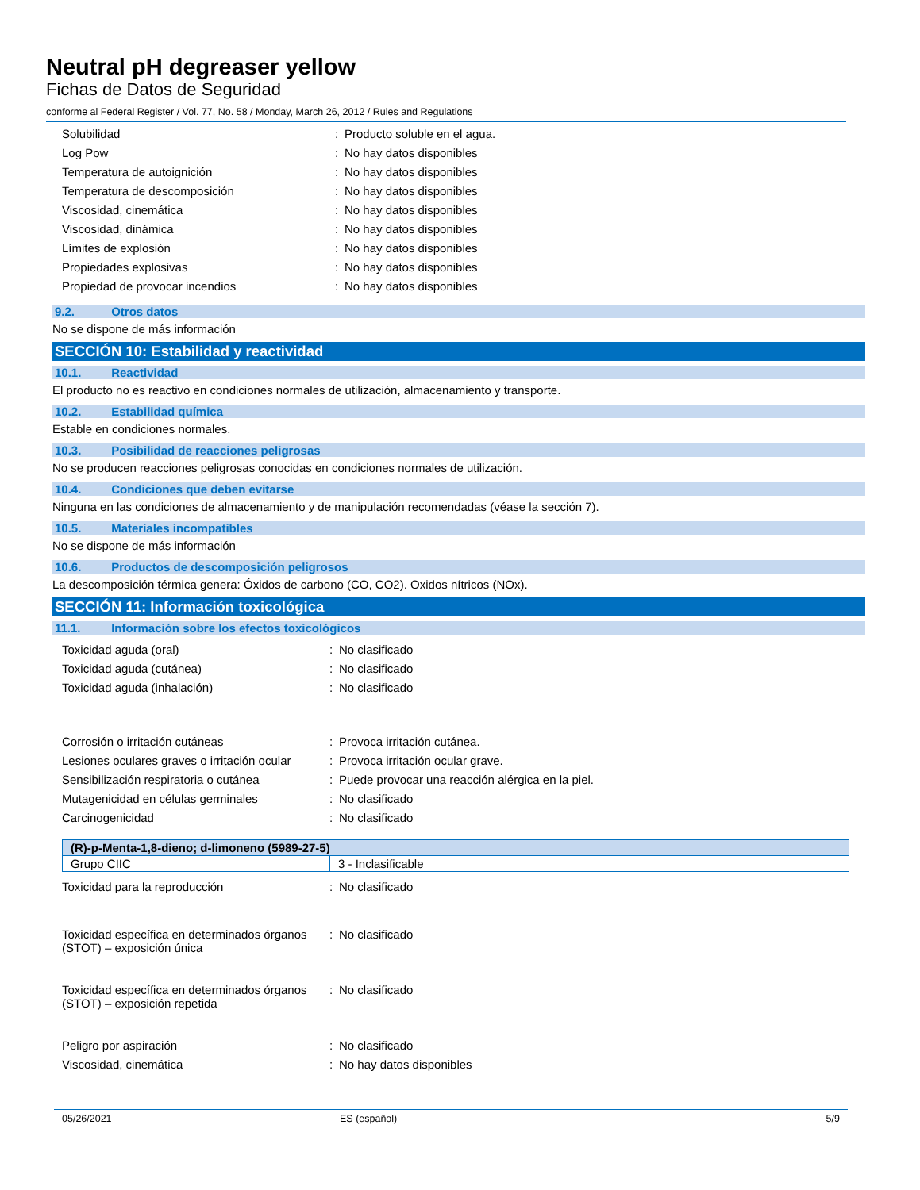Neutral pH degreaser yellow
Fichas de Datos de Seguridad
conforme al Federal Register / Vol. 77, No. 58 / Monday, March 26, 2012 / Rules and Regulations
| Solubilidad | : | Producto soluble en el agua. |
| Log Pow | : | No hay datos disponibles |
| Temperatura de autoignición | : | No hay datos disponibles |
| Temperatura de descomposición | : | No hay datos disponibles |
| Viscosidad, cinemática | : | No hay datos disponibles |
| Viscosidad, dinámica | : | No hay datos disponibles |
| Límites de explosión | : | No hay datos disponibles |
| Propiedades explosivas | : | No hay datos disponibles |
| Propiedad de provocar incendios | : | No hay datos disponibles |
9.2. Otros datos
No se dispone de más información
SECCIÓN 10: Estabilidad y reactividad
10.1. Reactividad
El producto no es reactivo en condiciones normales de utilización, almacenamiento y transporte.
10.2. Estabilidad química
Estable en condiciones normales.
10.3. Posibilidad de reacciones peligrosas
No se producen reacciones peligrosas conocidas en condiciones normales de utilización.
10.4. Condiciones que deben evitarse
Ninguna en las condiciones de almacenamiento y de manipulación recomendadas (véase la sección 7).
10.5. Materiales incompatibles
No se dispone de más información
10.6. Productos de descomposición peligrosos
La descomposición térmica genera: Óxidos de carbono (CO, CO2). Oxidos nítricos (NOx).
SECCIÓN 11: Información toxicológica
11.1. Información sobre los efectos toxicológicos
| Toxicidad aguda (oral) | : | No clasificado |
| Toxicidad aguda (cutánea) | : | No clasificado |
| Toxicidad aguda (inhalación) | : | No clasificado |
| Corrosión o irritación cutáneas | : | Provoca irritación cutánea. |
| Lesiones oculares graves o irritación ocular | : | Provoca irritación ocular grave. |
| Sensibilización respiratoria o cutánea | : | Puede provocar una reacción alérgica en la piel. |
| Mutagenicidad en células germinales | : | No clasificado |
| Carcinogenicidad | : | No clasificado |
| (R)-p-Menta-1,8-dieno; d-limoneno (5989-27-5) | |
| --- | --- |
| Grupo CIIC | 3 - Inclasificable |
| Toxicidad para la reproducción | : | No clasificado |
| Toxicidad específica en determinados órganos (STOT) – exposición única | : | No clasificado |
| Toxicidad específica en determinados órganos (STOT) – exposición repetida | : | No clasificado |
| Peligro por aspiración | : | No clasificado |
| Viscosidad, cinemática | : | No hay datos disponibles |
05/26/2021 ES (español) 5/9